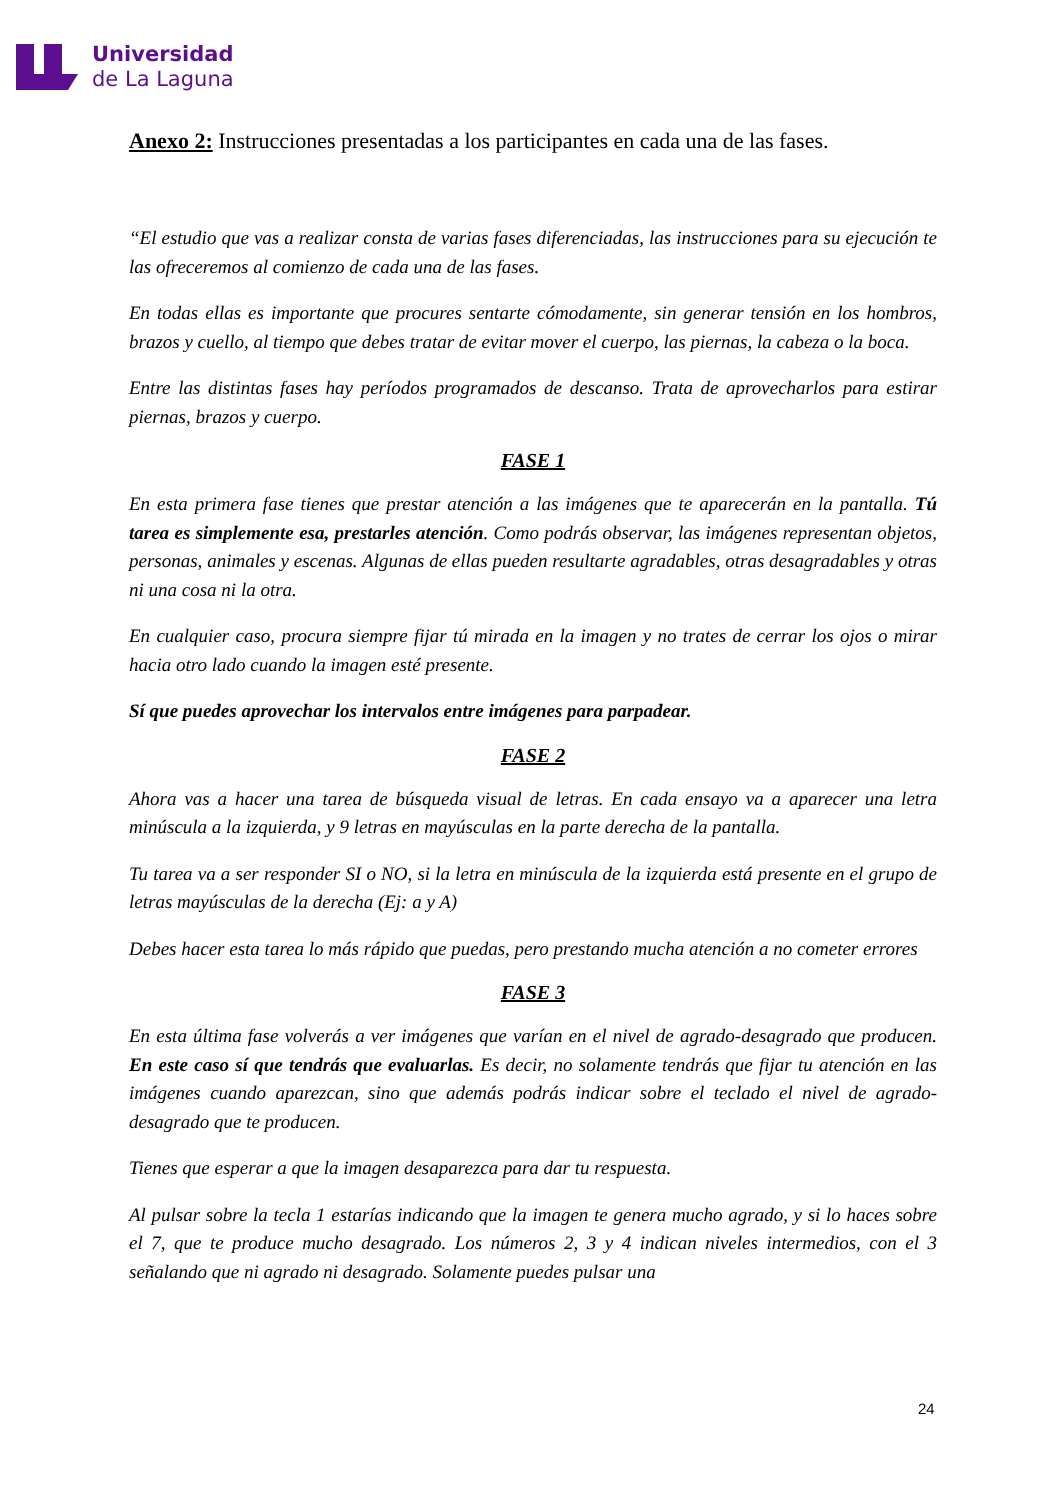Universidad
de La Laguna
Anexo 2: Instrucciones presentadas a los participantes en cada una de las fases.
“El estudio que vas a realizar consta de varias fases diferenciadas, las instrucciones para su ejecución te las ofreceremos al comienzo de cada una de las fases.
En todas ellas es importante que procures sentarte cómodamente, sin generar tensión en los hombros, brazos y cuello, al tiempo que debes tratar de evitar mover el cuerpo, las piernas, la cabeza o la boca.
Entre las distintas fases hay períodos programados de descanso. Trata de aprovecharlos para estirar piernas, brazos y cuerpo.
FASE 1
En esta primera fase tienes que prestar atención a las imágenes que te aparecerán en la pantalla. Tú tarea es simplemente esa, prestarles atención. Como podrás observar, las imágenes representan objetos, personas, animales y escenas. Algunas de ellas pueden resultarte agradables, otras desagradables y otras ni una cosa ni la otra.
En cualquier caso, procura siempre fijar tú mirada en la imagen y no trates de cerrar los ojos o mirar hacia otro lado cuando la imagen esté presente.
Sí que puedes aprovechar los intervalos entre imágenes para parpadear.
FASE 2
Ahora vas a hacer una tarea de búsqueda visual de letras. En cada ensayo va a aparecer una letra minúscula a la izquierda, y 9 letras en mayúsculas en la parte derecha de la pantalla.
Tu tarea va a ser responder SI o NO, si la letra en minúscula de la izquierda está presente en el grupo de letras mayúsculas de la derecha (Ej: a y A)
Debes hacer esta tarea lo más rápido que puedas, pero prestando mucha atención a no cometer errores
FASE 3
En esta última fase volverás a ver imágenes que varían en el nivel de agrado-desagrado que producen. En este caso sí que tendrás que evaluarlas. Es decir, no solamente tendrás que fijar tu atención en las imágenes cuando aparezcan, sino que además podrás indicar sobre el teclado el nivel de agrado-desagrado que te producen.
Tienes que esperar a que la imagen desaparezca para dar tu respuesta.
Al pulsar sobre la tecla 1 estarías indicando que la imagen te genera mucho agrado, y si lo haces sobre el 7, que te produce mucho desagrado. Los números 2, 3 y 4 indican niveles intermedios, con el 3 señalando que ni agrado ni desagrado. Solamente puedes pulsar una
24